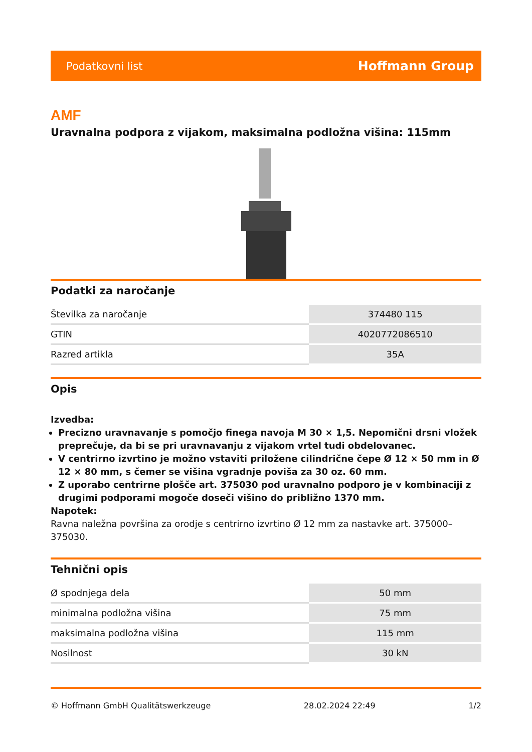Podatkovni list Hoffmann Group
AMF
Uravnalna podpora z vijakom, maksimalna podložna višina: 115mm
Podatki za naročanje
| Številka za naročanje | 374480 115 |
| GTIN | 4020772086510 |
| Razred artikla | 35A |
Opis
Izvedba:
Precizno uravnavanje s pomočjo finega navoja M 30 × 1,5. Nepomični drsni vložek preprečuje, da bi se pri uravnavanju z vijakom vrtel tudi obdelovanec.
V centrirno izvrtino je možno vstaviti priložene cilindrične čepe Ø 12 × 50 mm in Ø 12 × 80 mm, s čemer se višina vgradnje poviša za 30 oz. 60 mm.
Z uporabo centrirne plošče art. 375030 pod uravnalno podporo je v kombinaciji z drugimi podporami mogoče doseči višino do približno 1370 mm.
Napotek:
Ravna naležna površina za orodje s centrirno izvrtino Ø 12 mm za nastavke art. 375000–375030.
Tehnični opis
| Ø spodnjega dela | 50 mm |
| minimalna podložna višina | 75 mm |
| maksimalna podložna višina | 115 mm |
| Nosilnost | 30 kN |
© Hoffmann GmbH Qualitätswerkzeuge 28.02.2024 22:49 1/2